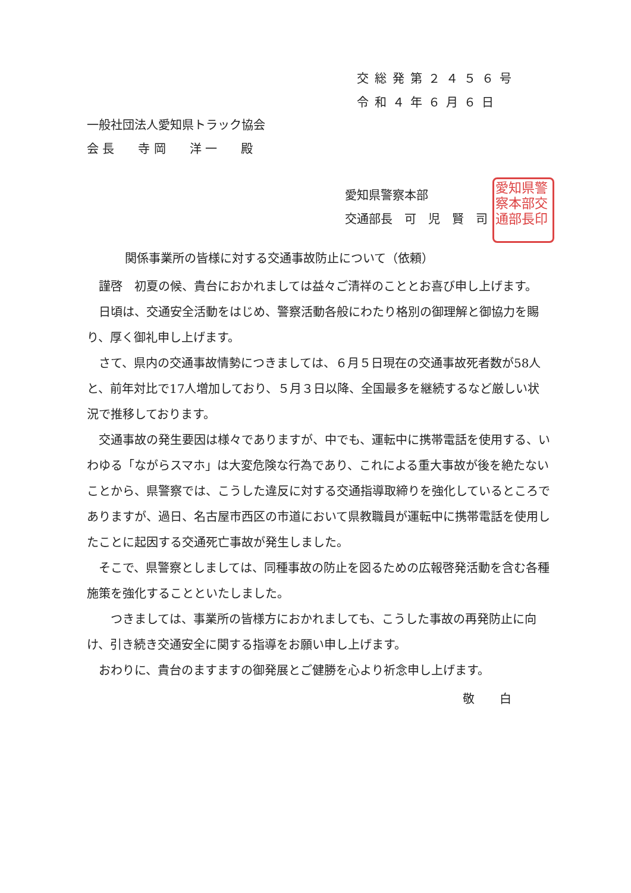交総発第２４５６号
令和４年６月６日
一般社団法人愛知県トラック協会
会 長　　寺 岡　　洋 一　　殿
愛知県警察本部
交通部長　可　児　賢　司
愛知県警察本部交通部長印
関係事業所の皆様に対する交通事故防止について（依頼）
謹啓　初夏の候、貴台におかれましては益々ご清祥のこととお喜び申し上げます。
日頃は、交通安全活動をはじめ、警察活動各般にわたり格別の御理解と御協力を賜り、厚く御礼申し上げます。
さて、県内の交通事故情勢につきましては、６月５日現在の交通事故死者数が58人と、前年対比で17人増加しており、５月３日以降、全国最多を継続するなど厳しい状況で推移しております。
交通事故の発生要因は様々でありますが、中でも、運転中に携帯電話を使用する、いわゆる「ながらスマホ」は大変危険な行為であり、これによる重大事故が後を絶たないことから、県警察では、こうした違反に対する交通指導取締りを強化しているところでありますが、過日、名古屋市西区の市道において県教職員が運転中に携帯電話を使用したことに起因する交通死亡事故が発生しました。
そこで、県警察としましては、同種事故の防止を図るための広報啓発活動を含む各種施策を強化することといたしました。
　つきましては、事業所の皆様方におかれましても、こうした事故の再発防止に向け、引き続き交通安全に関する指導をお願い申し上げます。
おわりに、貴台のますますの御発展とご健勝を心より祈念申し上げます。
敬 白